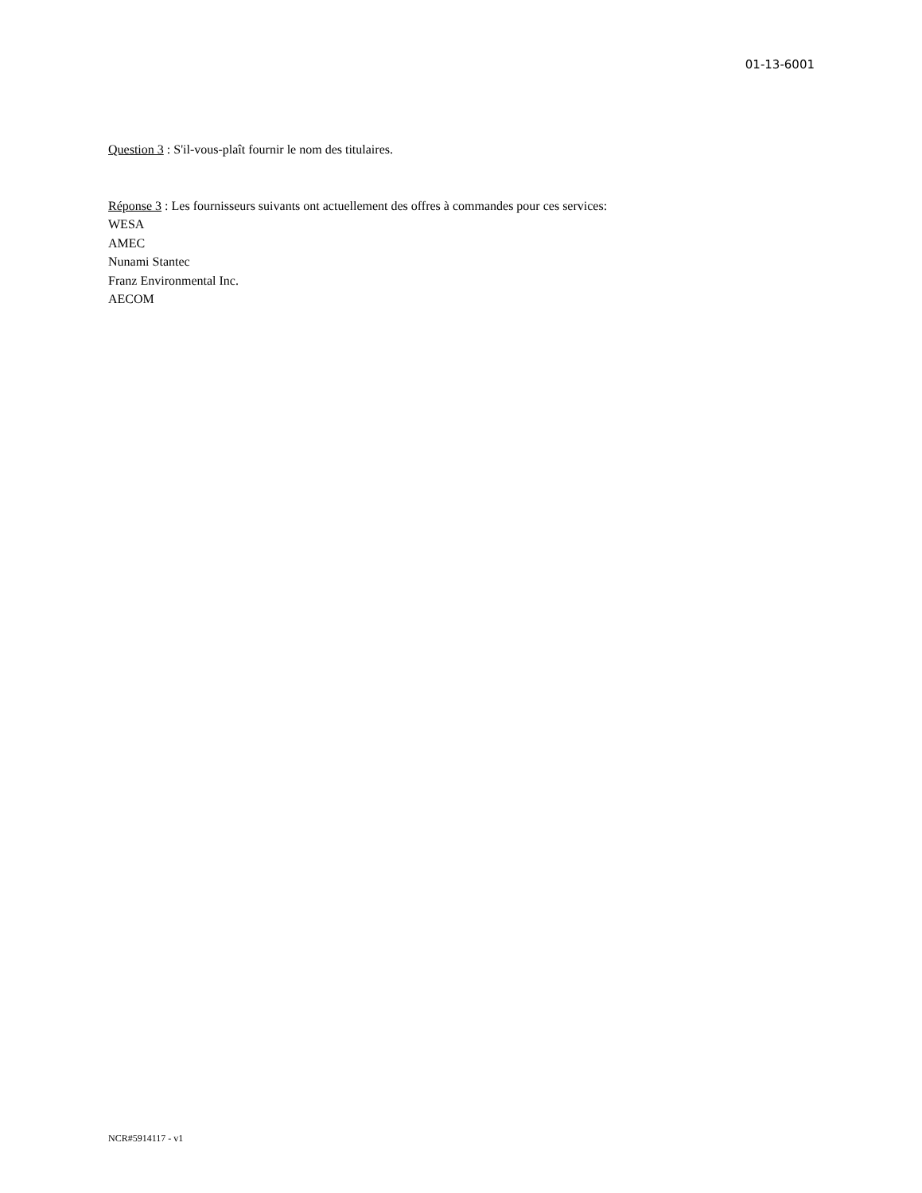01-13-6001
Question 3 : S'il-vous-plaît fournir le nom des titulaires.
Réponse 3 : Les fournisseurs suivants ont actuellement des offres à commandes pour ces services:
WESA
AMEC
Nunami Stantec
Franz Environmental Inc.
AECOM
NCR#5914117 - v1